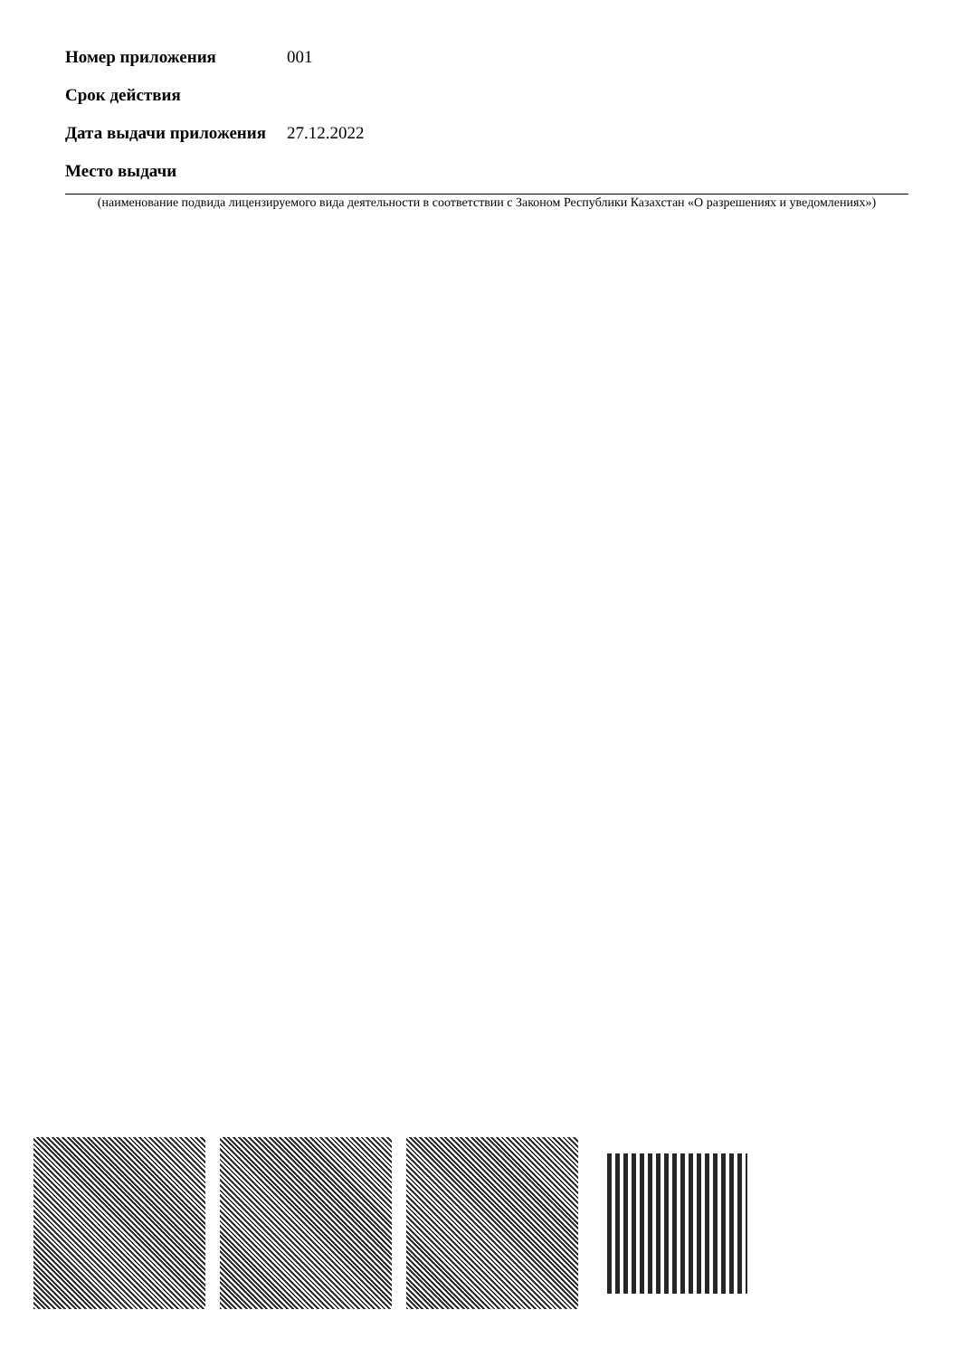Номер приложения 001
Срок действия
Дата выдачи приложения
27.12.2022
Место выдачи
(наименование подвида лицензируемого вида деятельности в соответствии с Законом Республики Казахстан «О разрешениях и уведомлениях»)